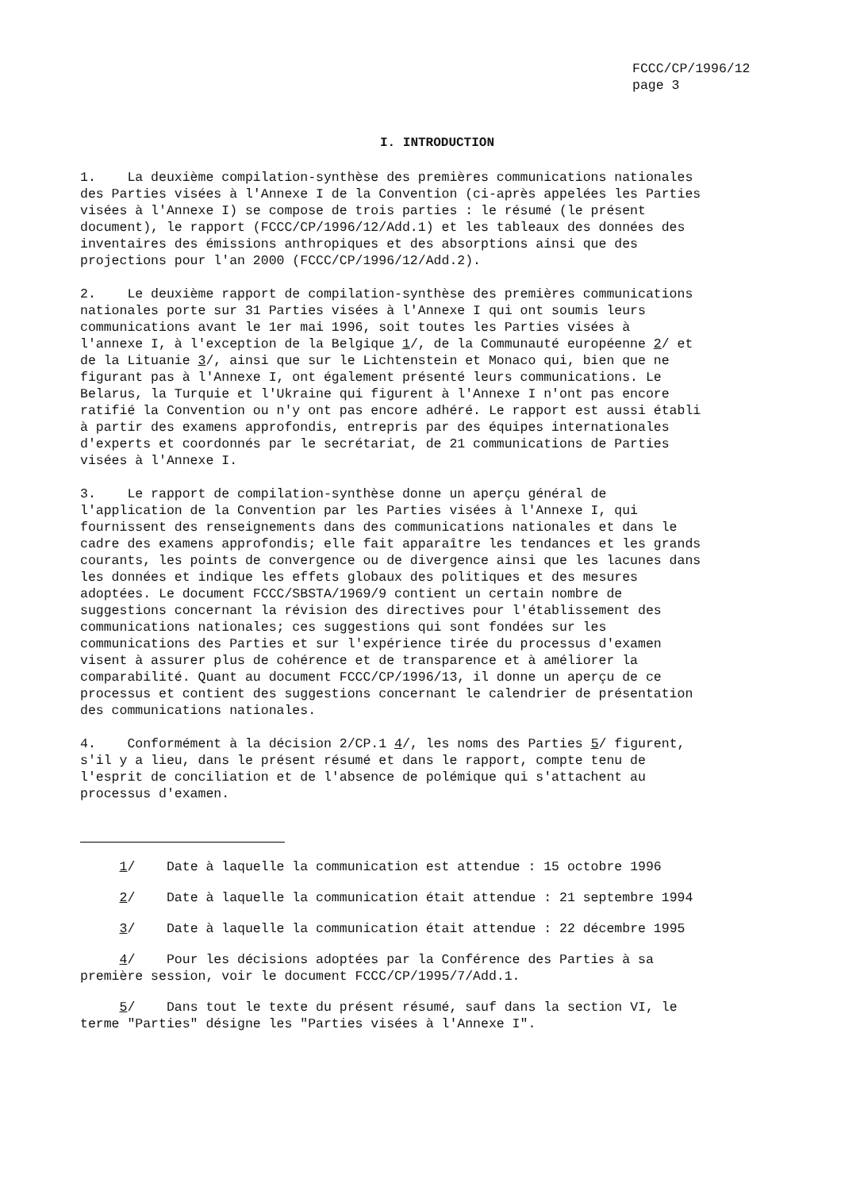FCCC/CP/1996/12
page 3
I. INTRODUCTION
1. La deuxième compilation-synthèse des premières communications nationales des Parties visées à l'Annexe I de la Convention (ci-après appelées les Parties visées à l'Annexe I) se compose de trois parties : le résumé (le présent document), le rapport (FCCC/CP/1996/12/Add.1) et les tableaux des données des inventaires des émissions anthropiques et des absorptions ainsi que des projections pour l'an 2000 (FCCC/CP/1996/12/Add.2).
2. Le deuxième rapport de compilation-synthèse des premières communications nationales porte sur 31 Parties visées à l'Annexe I qui ont soumis leurs communications avant le 1er mai 1996, soit toutes les Parties visées à l'annexe I, à l'exception de la Belgique 1/, de la Communauté européenne 2/ et de la Lituanie 3/, ainsi que sur le Lichtenstein et Monaco qui, bien que ne figurant pas à l'Annexe I, ont également présenté leurs communications. Le Belarus, la Turquie et l'Ukraine qui figurent à l'Annexe I n'ont pas encore ratifié la Convention ou n'y ont pas encore adhéré. Le rapport est aussi établi à partir des examens approfondis, entrepris par des équipes internationales d'experts et coordonnés par le secrétariat, de 21 communications de Parties visées à l'Annexe I.
3. Le rapport de compilation-synthèse donne un aperçu général de l'application de la Convention par les Parties visées à l'Annexe I, qui fournissent des renseignements dans des communications nationales et dans le cadre des examens approfondis; elle fait apparaître les tendances et les grands courants, les points de convergence ou de divergence ainsi que les lacunes dans les données et indique les effets globaux des politiques et des mesures adoptées. Le document FCCC/SBSTA/1969/9 contient un certain nombre de suggestions concernant la révision des directives pour l'établissement des communications nationales; ces suggestions qui sont fondées sur les communications des Parties et sur l'expérience tirée du processus d'examen visent à assurer plus de cohérence et de transparence et à améliorer la comparabilité. Quant au document FCCC/CP/1996/13, il donne un aperçu de ce processus et contient des suggestions concernant le calendrier de présentation des communications nationales.
4. Conformément à la décision 2/CP.1 4/, les noms des Parties 5/ figurent, s'il y a lieu, dans le présent résumé et dans le rapport, compte tenu de l'esprit de conciliation et de l'absence de polémique qui s'attachent au processus d'examen.
1/ Date à laquelle la communication est attendue : 15 octobre 1996
2/ Date à laquelle la communication était attendue : 21 septembre 1994
3/ Date à laquelle la communication était attendue : 22 décembre 1995
4/ Pour les décisions adoptées par la Conférence des Parties à sa première session, voir le document FCCC/CP/1995/7/Add.1.
5/ Dans tout le texte du présent résumé, sauf dans la section VI, le terme "Parties" désigne les "Parties visées à l'Annexe I".